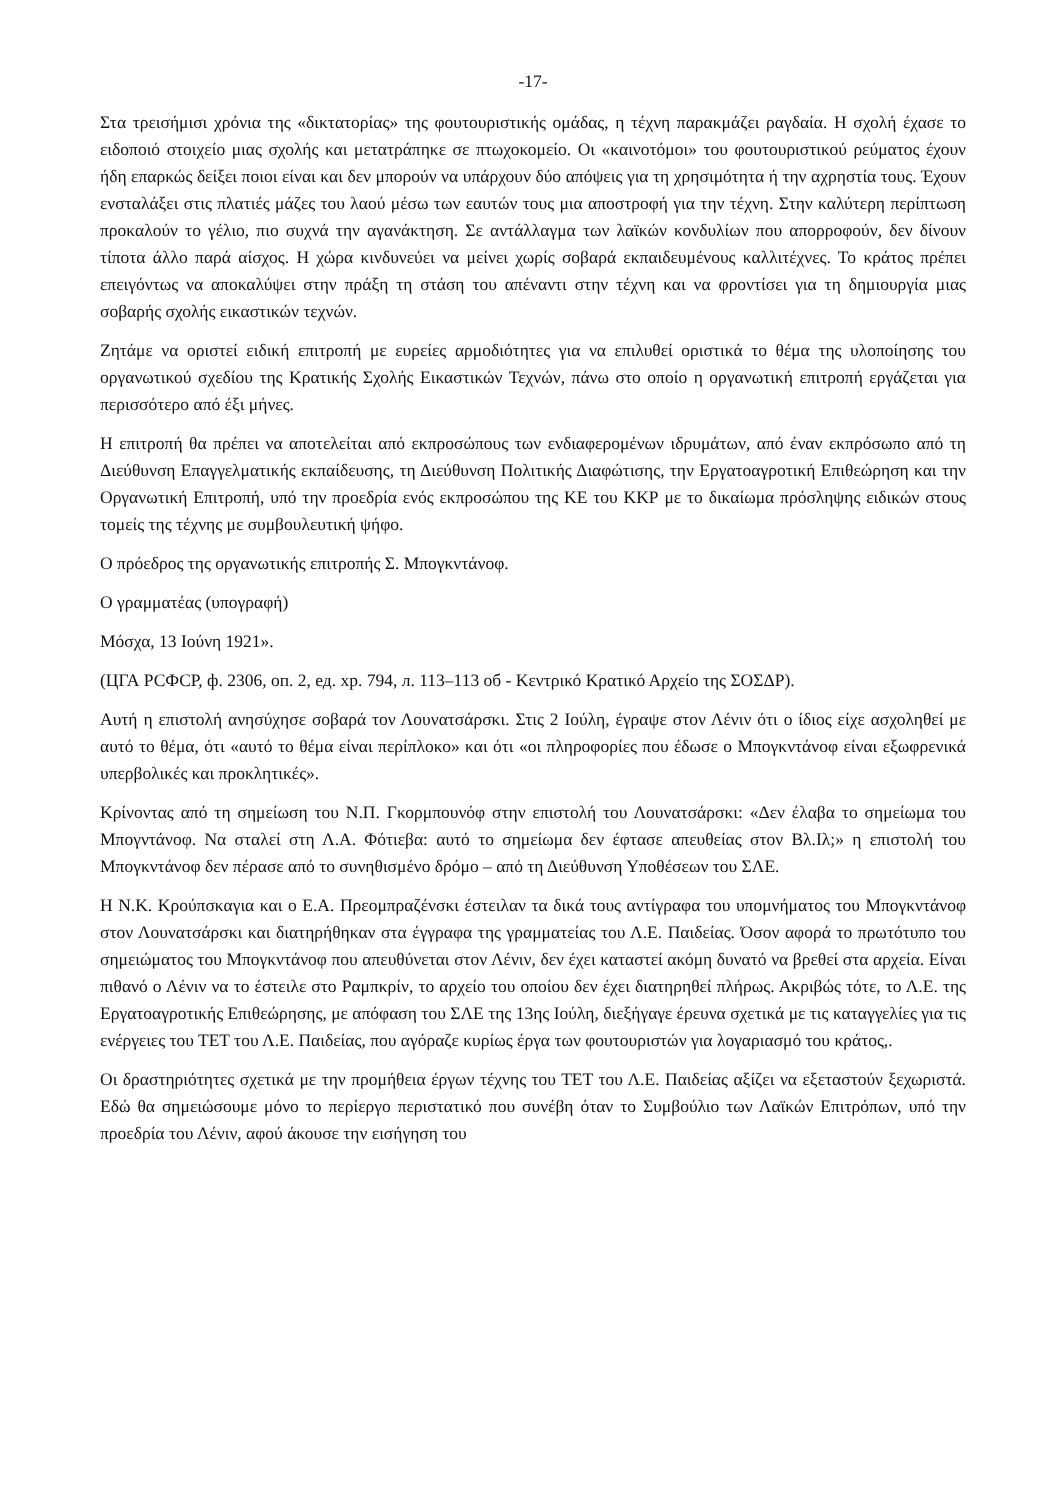-17-
Στα τρεισήμισι χρόνια της «δικτατορίας» της φουτουριστικής ομάδας, η τέχνη παρακμάζει ραγδαία. Η σχολή έχασε το ειδοποιό στοιχείο μιας σχολής και μετατράπηκε σε πτωχοκομείο. Οι «καινοτόμοι» του φουτουριστικού ρεύματος έχουν ήδη επαρκώς δείξει ποιοι είναι και δεν μπορούν να υπάρχουν δύο απόψεις για τη χρησιμότητα ή την αχρηστία τους. Έχουν ενσταλάξει στις πλατιές μάζες του λαού μέσω των εαυτών τους μια αποστροφή για την τέχνη. Στην καλύτερη περίπτωση προκαλούν το γέλιο, πιο συχνά την αγανάκτηση. Σε αντάλλαγμα των λαϊκών κονδυλίων που απορροφούν, δεν δίνουν τίποτα άλλο παρά αίσχος. Η χώρα κινδυνεύει να μείνει χωρίς σοβαρά εκπαιδευμένους καλλιτέχνες. Το κράτος πρέπει επειγόντως να αποκαλύψει στην πράξη τη στάση του απέναντι στην τέχνη και να φροντίσει για τη δημιουργία μιας σοβαρής σχολής εικαστικών τεχνών.
Ζητάμε να οριστεί ειδική επιτροπή με ευρείες αρμοδιότητες για να επιλυθεί οριστικά το θέμα της υλοποίησης του οργανωτικού σχεδίου της Κρατικής Σχολής Εικαστικών Τεχνών, πάνω στο οποίο η οργανωτική επιτροπή εργάζεται για περισσότερο από έξι μήνες.
Η επιτροπή θα πρέπει να αποτελείται από εκπροσώπους των ενδιαφερομένων ιδρυμάτων, από έναν εκπρόσωπο από τη Διεύθυνση Επαγγελματικής εκπαίδευσης, τη Διεύθυνση Πολιτικής Διαφώτισης, την Εργατοαγροτική Επιθεώρηση και την Οργανωτική Επιτροπή, υπό την προεδρία ενός εκπροσώπου της ΚΕ του ΚΚΡ με το δικαίωμα πρόσληψης ειδικών στους τομείς της τέχνης με συμβουλευτική ψήφο.
Ο πρόεδρος της οργανωτικής επιτροπής Σ. Μπογκντάνοφ.
Ο γραμματέας (υπογραφή)
Μόσχα, 13 Ιούνη 1921».
(ЦГА РСФСР, ф. 2306, оп. 2, ед. хр. 794, л. 113–113 об - Κεντρικό Κρατικό Αρχείο της ΣΟΣΔΡ).
Αυτή η επιστολή ανησύχησε σοβαρά τον Λουνατσάρσκι. Στις 2 Ιούλη, έγραψε στον Λένιν ότι ο ίδιος είχε ασχοληθεί με αυτό το θέμα, ότι «αυτό το θέμα είναι περίπλοκο» και ότι «οι πληροφορίες που έδωσε ο Μπογκντάνοφ είναι εξωφρενικά υπερβολικές και προκλητικές».
Κρίνοντας από τη σημείωση του Ν.Π. Γκορμπουνόφ στην επιστολή του Λουνατσάρσκι: «Δεν έλαβα το σημείωμα του Μπογντάνοφ. Να σταλεί στη Λ.Α. Φότιεβα: αυτό το σημείωμα δεν έφτασε απευθείας στον Βλ.Ιλ;» η επιστολή του Μπογκντάνοφ δεν πέρασε από το συνηθισμένο δρόμο – από τη Διεύθυνση Υποθέσεων του ΣΛΕ.
Η Ν.Κ. Κρούπσκαγια και ο Ε.Α. Πρεομπραζένσκι έστειλαν τα δικά τους αντίγραφα του υπομνήματος του Μπογκντάνοφ στον Λουνατσάρσκι και διατηρήθηκαν στα έγγραφα της γραμματείας του Λ.Ε. Παιδείας. Όσον αφορά το πρωτότυπο του σημειώματος του Μπογκντάνοφ που απευθύνεται στον Λένιν, δεν έχει καταστεί ακόμη δυνατό να βρεθεί στα αρχεία. Είναι πιθανό ο Λένιν να το έστειλε στο Ραμπκρίν, το αρχείο του οποίου δεν έχει διατηρηθεί πλήρως. Ακριβώς τότε, το Λ.Ε. της Εργατοαγροτικής Επιθεώρησης, με απόφαση του ΣΛΕ της 13ης Ιούλη, διεξήγαγε έρευνα σχετικά με τις καταγγελίες για τις ενέργειες του ΤΕΤ του Λ.Ε. Παιδείας, που αγόραζε κυρίως έργα των φουτουριστών για λογαριασμό του κράτος,.
Οι δραστηριότητες σχετικά με την προμήθεια έργων τέχνης του ΤΕΤ του Λ.Ε. Παιδείας αξίζει να εξεταστούν ξεχωριστά. Εδώ θα σημειώσουμε μόνο το περίεργο περιστατικό που συνέβη όταν το Συμβούλιο των Λαϊκών Επιτρόπων, υπό την προεδρία του Λένιν, αφού άκουσε την εισήγηση του